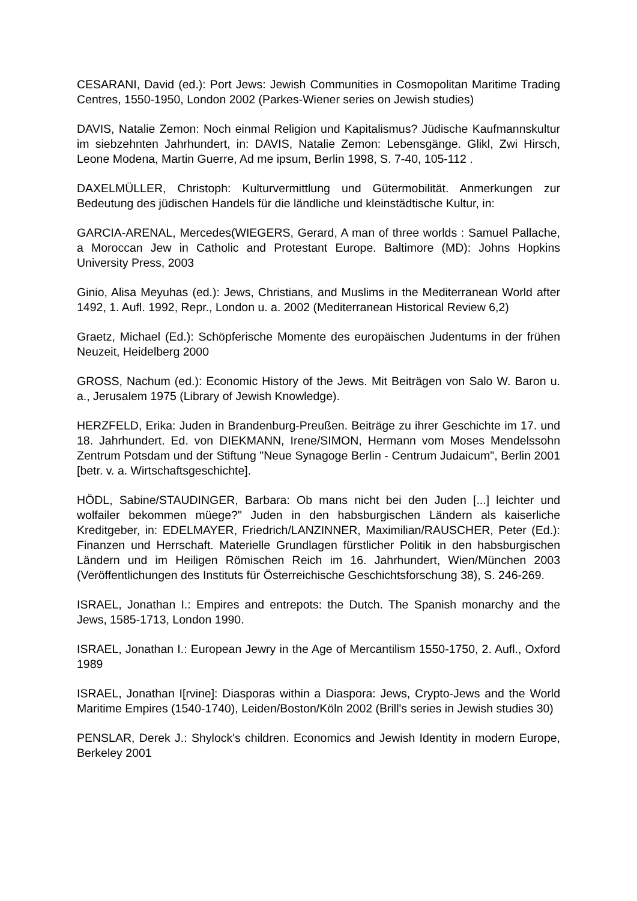CESARANI, David (ed.): Port Jews: Jewish Communities in Cosmopolitan Maritime Trading Centres, 1550-1950, London 2002 (Parkes-Wiener series on Jewish studies)
DAVIS, Natalie Zemon: Noch einmal Religion und Kapitalismus? Jüdische Kauf­mannskultur im siebzehnten Jahrhundert, in: DAVIS, Natalie Zemon: Lebensgänge. Glikl, Zwi Hirsch, Leone Modena, Martin Guerre, Ad me ipsum, Berlin 1998, S. 7-40, 105-112 .
DAXELMÜLLER, Christoph: Kulturvermittlung und Gütermobilität. Anmerkungen zur Bedeutung des jüdischen Handels für die ländliche und kleinstädtische Kultur, in:
GARCIA-ARENAL, Mercedes(WIEGERS, Gerard, A man of three worlds : Samuel Pallache, a Moroccan Jew in Catholic and Protestant Europe. Baltimore (MD): Johns Hopkins University Press, 2003
Ginio, Alisa Meyuhas (ed.): Jews, Christians, and Muslims in the Mediterranean World after 1492, 1. Aufl. 1992, Repr., London u. a. 2002 (Mediterranean Historical Review 6,2)
Graetz, Michael (Ed.): Schöpferische Momente des europäischen Judentums in der frühen Neuzeit, Heidelberg 2000
GROSS, Nachum (ed.): Economic History of the Jews. Mit Beiträgen von Salo W. Baron u. a., Jerusalem 1975 (Library of Jewish Knowledge).
HERZFELD, Erika: Juden in Brandenburg-Preußen. Beiträge zu ihrer Geschichte im 17. und 18. Jahrhundert. Ed. von DIEKMANN, Irene/SIMON, Hermann vom Moses Mendelssohn Zentrum Potsdam und der Stiftung "Neue Synagoge Berlin - Centrum Judaicum", Berlin 2001 [betr. v. a. Wirtschaftsgeschichte].
HÖDL, Sabine/STAUDINGER, Barbara: Ob mans nicht bei den Juden [...] leichter und wolfailer bekommen müege?" Juden in den habsburgischen Ländern als kaiser­liche Kreditgeber, in: EDELMAYER, Friedrich/LANZINNER, Maximilian/RAUSCHER, Peter (Ed.): Finanzen und Herrschaft. Materielle Grundlagen fürstlicher Politik in den habsburgischen Ländern und im Heiligen Römischen Reich im 16. Jahrhundert, Wien/München 2003 (Veröffentlichungen des Instituts für Österreichische Ge­schichtsforschung 38), S. 246-269.
ISRAEL, Jonathan I.: Empires and entrepots: the Dutch. The Spanish monarchy and the Jews, 1585-1713, London 1990.
ISRAEL, Jonathan I.: European Jewry in the Age of Mercantilism 1550-1750, 2. Aufl., Oxford 1989
ISRAEL, Jonathan I[rvine]: Diasporas within a Diaspora: Jews, Crypto-Jews and the World Maritime Empires (1540-1740), Leiden/Boston/Köln 2002 (Brill's series in Jewish studies 30)
PENSLAR, Derek J.: Shylock's children. Economics and Jewish Identity in modern Europe, Berkeley 2001